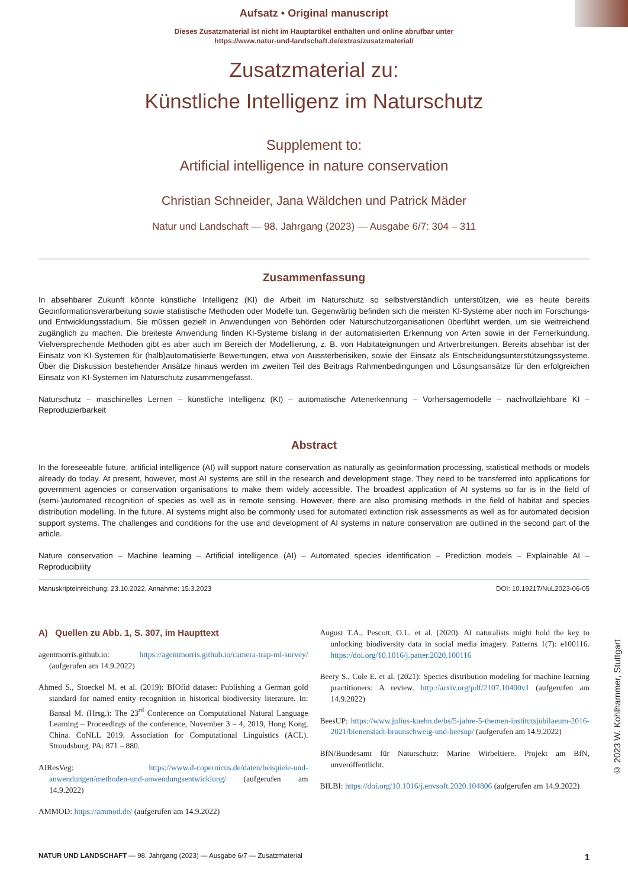© 2023 W. Kohlhammer, Stuttgart
Aufsatz • Original manuscript
Dieses Zusatzmaterial ist nicht im Hauptartikel enthalten und online abrufbar unter
https://www.natur-und-landschaft.de/extras/zusatzmaterial/
Zusatzmaterial zu:
Künstliche Intelligenz im Naturschutz
Supplement to:
Artificial intelligence in nature conservation
Christian Schneider, Jana Wäldchen und Patrick Mäder
Natur und Landschaft — 98. Jahrgang (2023) — Ausgabe 6/7: 304 – 311
Zusammenfassung
In absehbarer Zukunft könnte künstliche Intelligenz (KI) die Arbeit im Naturschutz so selbstverständlich unterstützen, wie es heute bereits Geoinformationsverarbeitung sowie statistische Methoden oder Modelle tun. Gegenwärtig befinden sich die meisten KI-Systeme aber noch im Forschungs- und Entwicklungsstadium. Sie müssen gezielt in Anwendungen von Behörden oder Naturschutzorganisationen überführt werden, um sie weitreichend zugänglich zu machen. Die breiteste Anwendung finden KI-Systeme bislang in der automatisierten Erkennung von Arten sowie in der Fernerkundung. Vielversprechende Methoden gibt es aber auch im Bereich der Modellierung, z. B. von Habitateignungen und Artverbreitungen. Bereits absehbar ist der Einsatz von KI-Systemen für (halb)automatisierte Bewertungen, etwa von Aussterberisiken, sowie der Einsatz als Entscheidungsunterstützungssysteme. Über die Diskussion bestehender Ansätze hinaus werden im zweiten Teil des Beitrags Rahmenbedingungen und Lösungsansätze für den erfolgreichen Einsatz von KI-Systemen im Naturschutz zusammengefasst.
Naturschutz – maschinelles Lernen – künstliche Intelligenz (KI) – automatische Artenerkennung – Vorhersagemodelle – nachvollziehbare KI – Reproduzierbarkeit
Abstract
In the foreseeable future, artificial intelligence (AI) will support nature conservation as naturally as geoinformation processing, statistical methods or models already do today. At present, however, most AI systems are still in the research and development stage. They need to be transferred into applications for government agencies or conservation organisations to make them widely accessible. The broadest application of AI systems so far is in the field of (semi-)automated recognition of species as well as in remote sensing. However, there are also promising methods in the field of habitat and species distribution modelling. In the future, AI systems might also be commonly used for automated extinction risk assessments as well as for automated decision support systems. The challenges and conditions for the use and development of AI systems in nature conservation are outlined in the second part of the article.
Nature conservation – Machine learning – Artificial intelligence (AI) – Automated species identification – Prediction models – Explainable AI – Reproducibility
Manuskripteinreichung: 23.10.2022, Annahme: 15.3.2023 DOI: 10.19217/NuL2023-06-05
A) Quellen zu Abb. 1, S. 307, im Haupttext
agentmorris.github.io: https://agentmorris.github.io/camera-trap-ml-survey/ (aufgerufen am 14.9.2022)
Ahmed S., Stoeckel M. et al. (2019): BIOfid dataset: Publishing a German gold standard for named entity recognition in historical biodiversity literature. In: Bansal M. (Hrsg.): The 23<sup>rd</sup> Conference on Computational Natural Language Learning – Proceedings of the conference, November 3 – 4, 2019, Hong Kong, China. CoNLL 2019. Association for Computational Linguistics (ACL). Stroudsburg, PA: 871 – 880.
AIResVeg: https://www.d-copernicus.de/daten/beispiele-und-anwendungen/methoden-und-anwendungsentwicklung/ (aufgerufen am 14.9.2022)
AMMOD: https://ammod.de/ (aufgerufen am 14.9.2022)
August T.A., Pescott, O.L. et al. (2020): AI naturalists might hold the key to unlocking biodiversity data in social media imagery. Patterns 1(7): e100116. https://doi.org/10.1016/j.patter.2020.100116
Beery S., Cole E. et al. (2021): Species distribution modeling for machine learning practitioners: A review. http://arxiv.org/pdf/2107.10400v1 (aufgerufen am 14.9.2022)
BeesUP: https://www.julius-kuehn.de/bs/5-jahre-5-themen-institutsjubilaeum-2016-2021/bienenstadt-braunschweig-und-beesup/ (aufgerufen am 14.9.2022)
BfN/Bundesamt für Naturschutz: Marine Wirbeltiere. Projekt am BfN, unveröffentlicht.
BILBI: https://doi.org/10.1016/j.envsoft.2020.104806 (aufgerufen am 14.9.2022)
NATUR UND LANDSCHAFT — 98. Jahrgang (2023) — Ausgabe 6/7 — Zusatzmaterial 1